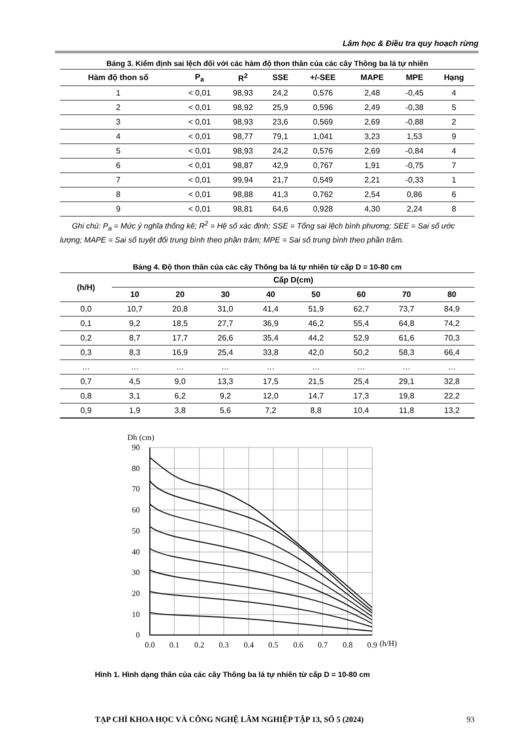Lâm học & Điều tra quy hoạch rừng
Bảng 3. Kiểm định sai lệch đối với các hàm độ thon thân của các cây Thông ba lá tự nhiên
| Hàm độ thon số | P<sub>a</sub> | R<sup>2</sup> | SSE | +/-SEE | MAPE | MPE | Hạng |
| --- | --- | --- | --- | --- | --- | --- | --- |
| 1 | < 0,01 | 98,93 | 24,2 | 0,576 | 2,48 | -0,45 | 4 |
| 2 | < 0,01 | 98,92 | 25,9 | 0,596 | 2,49 | -0,38 | 5 |
| 3 | < 0,01 | 98,93 | 23,6 | 0,569 | 2,69 | -0,88 | 2 |
| 4 | < 0,01 | 98,77 | 79,1 | 1,041 | 3,23 | 1,53 | 9 |
| 5 | < 0,01 | 98,93 | 24,2 | 0,576 | 2,69 | -0,84 | 4 |
| 6 | < 0,01 | 98,87 | 42,9 | 0,767 | 1,91 | -0,75 | 7 |
| 7 | < 0,01 | 99,94 | 21,7 | 0,549 | 2,21 | -0,33 | 1 |
| 8 | < 0,01 | 98,88 | 41,3 | 0,762 | 2,54 | 0,86 | 6 |
| 9 | < 0,01 | 98,81 | 64,6 | 0,928 | 4,30 | 2,24 | 8 |
Ghi chú: P<sub>a</sub> = Mức ý nghĩa thống kê; R<sup>2</sup> = Hệ số xác định; SSE = Tổng sai lệch bình phương; SEE = Sai số ước lượng; MAPE = Sai số tuyệt đối trung bình theo phần trăm; MPE = Sai số trung bình theo phần trăm.
Bảng 4. Độ thon thân của các cây Thông ba lá tự nhiên từ cấp D = 10-80 cm
| (h/H) | Cấp D(cm) | | | | | | | |
| --- | --- | --- | --- | --- | --- | --- | --- | --- |
| | 10 | 20 | 30 | 40 | 50 | 60 | 70 | 80 |
| 0,0 | 10,7 | 20,8 | 31,0 | 41,4 | 51,9 | 62,7 | 73,7 | 84,9 |
| 0,1 | 9,2 | 18,5 | 27,7 | 36,9 | 46,2 | 55,4 | 64,8 | 74,2 |
| 0,2 | 8,7 | 17,7 | 26,6 | 35,4 | 44,2 | 52,9 | 61,6 | 70,3 |
| 0,3 | 8,3 | 16,9 | 25,4 | 33,8 | 42,0 | 50,2 | 58,3 | 66,4 |
| … | … | … | … | … | … | … | … | … |
| 0,7 | 4,5 | 9,0 | 13,3 | 17,5 | 21,5 | 25,4 | 29,1 | 32,8 |
| 0,8 | 3,1 | 6,2 | 9,2 | 12,0 | 14,7 | 17,3 | 19,8 | 22,2 |
| 0,9 | 1,9 | 3,8 | 5,6 | 7,2 | 8,8 | 10,4 | 11,8 | 13,2 |
Dh (cm)
90
80
70
60
50
40
30
20
10
0
0.0
0.1
0.2
0.3
0.4
0.5
0.6
0.7
0.8
0.9
(h/H)
Hình 1. Hình dạng thân của các cây Thông ba lá tự nhiên từ cấp D = 10-80 cm
TẠP CHÍ KHOA HỌC VÀ CÔNG NGHỆ LÂM NGHIỆP TẬP 13, SỐ 5 (2024) 93